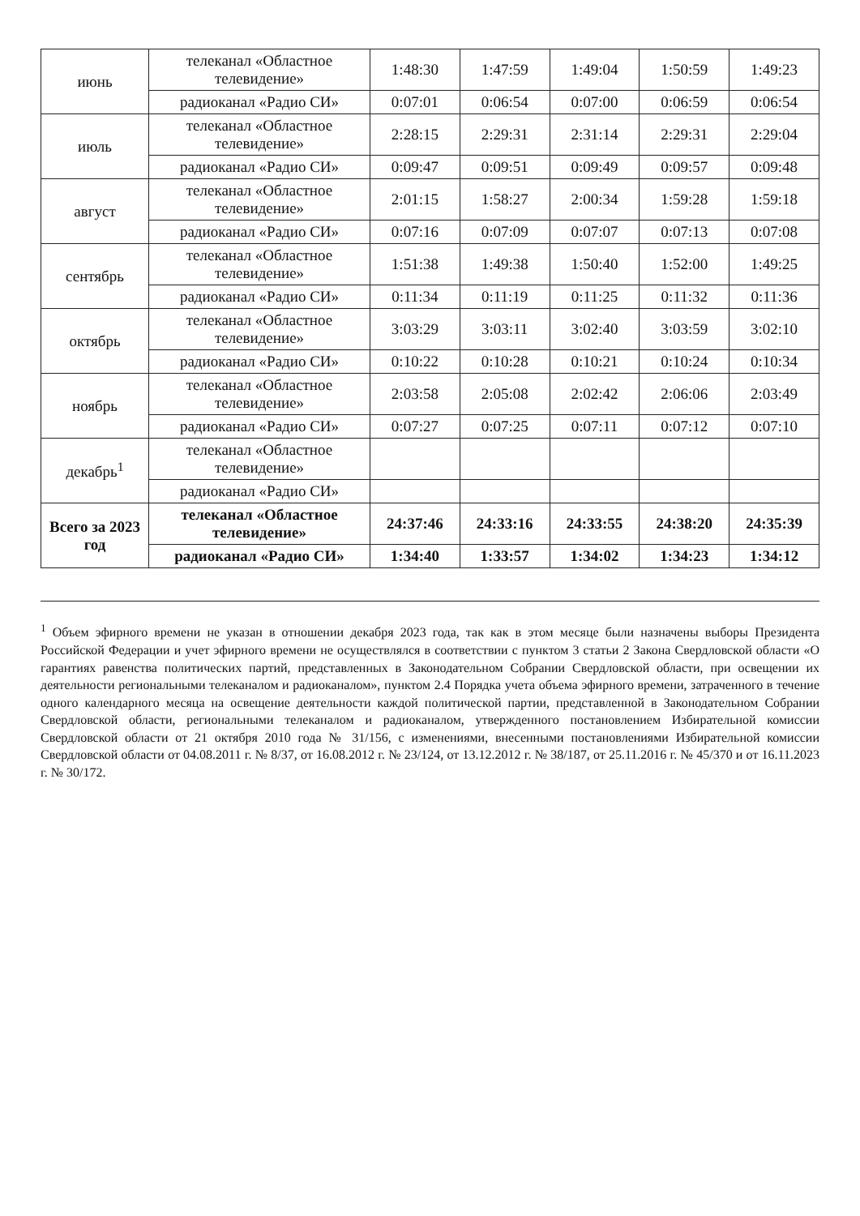| июнь | телеканал «Областное телевидение» | 1:48:30 | 1:47:59 | 1:49:04 | 1:50:59 | 1:49:23 |
| | радиоканал «Радио СИ» | 0:07:01 | 0:06:54 | 0:07:00 | 0:06:59 | 0:06:54 |
| июль | телеканал «Областное телевидение» | 2:28:15 | 2:29:31 | 2:31:14 | 2:29:31 | 2:29:04 |
| | радиоканал «Радио СИ» | 0:09:47 | 0:09:51 | 0:09:49 | 0:09:57 | 0:09:48 |
| август | телеканал «Областное телевидение» | 2:01:15 | 1:58:27 | 2:00:34 | 1:59:28 | 1:59:18 |
| | радиоканал «Радио СИ» | 0:07:16 | 0:07:09 | 0:07:07 | 0:07:13 | 0:07:08 |
| сентябрь | телеканал «Областное телевидение» | 1:51:38 | 1:49:38 | 1:50:40 | 1:52:00 | 1:49:25 |
| | радиоканал «Радио СИ» | 0:11:34 | 0:11:19 | 0:11:25 | 0:11:32 | 0:11:36 |
| октябрь | телеканал «Областное телевидение» | 3:03:29 | 3:03:11 | 3:02:40 | 3:03:59 | 3:02:10 |
| | радиоканал «Радио СИ» | 0:10:22 | 0:10:28 | 0:10:21 | 0:10:24 | 0:10:34 |
| ноябрь | телеканал «Областное телевидение» | 2:03:58 | 2:05:08 | 2:02:42 | 2:06:06 | 2:03:49 |
| | радиоканал «Радио СИ» | 0:07:27 | 0:07:25 | 0:07:11 | 0:07:12 | 0:07:10 |
| декабрь<sup>1</sup> | телеканал «Областное телевидение» | | | | | |
| | радиоканал «Радио СИ» | | | | | |
| Всего за 2023 год | телеканал «Областное телевидение» | 24:37:46 | 24:33:16 | 24:33:55 | 24:38:20 | 24:35:39 |
| | радиоканал «Радио СИ» | 1:34:40 | 1:33:57 | 1:34:02 | 1:34:23 | 1:34:12 |
<sup>1</sup> Объем эфирного времени не указан в отношении декабря 2023 года, так как в этом месяце были назначены выборы Президента Российской Федерации и учет эфирного времени не осуществлялся в соответствии с пунктом 3 статьи 2 Закона Свердловской области «О гарантиях равенства политических партий, представленных в Законодательном Собрании Свердловской области, при освещении их деятельности региональными телеканалом и радиоканалом», пунктом 2.4 Порядка учета объема эфирного времени, затраченного в течение одного календарного месяца на освещение деятельности каждой политической партии, представленной в Законодательном Собрании Свердловской области, региональными телеканалом и радиоканалом, утвержденного постановлением Избирательной комиссии Свердловской области от 21 октября 2010 года № 31/156, с изменениями, внесенными постановлениями Избирательной комиссии Свердловской области от 04.08.2011 г. № 8/37, от 16.08.2012 г. № 23/124, от 13.12.2012 г. № 38/187, от 25.11.2016 г. № 45/370 и от 16.11.2023 г. № 30/172.